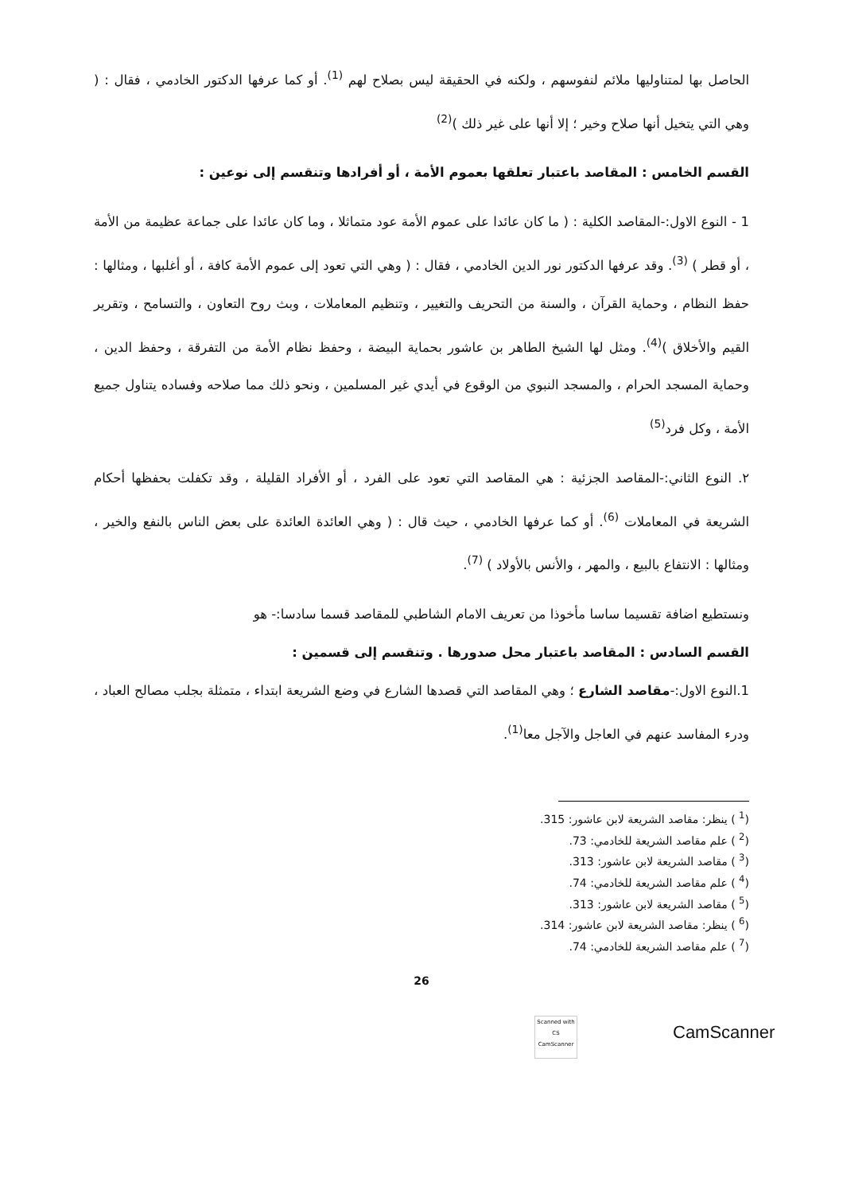الحاصل بها لمتناوليها ملائم لنفوسهم ، ولكنه في الحقيقة ليس بصلاح لهم <sup>(1)</sup>. أو كما عرفها الدكتور الخادمي ، فقال : ( وهي التي يتخيل أنها صلاح وخير ؛ إلا أنها على غير ذلك )<sup>(2)</sup>
القسم الخامس : المقاصد باعتبار تعلقها بعموم الأمة ، أو أفرادها وتنقسم إلى نوعين :
1 - النوع الاول:-المقاصد الكلية : ( ما كان عائدا على عموم الأمة عود متماثلا ، وما كان عائدا على جماعة عظيمة من الأمة ، أو قطر ) <sup>(3)</sup>. وقد عرفها الدكتور نور الدين الخادمي ، فقال : ( وهي التي تعود إلى عموم الأمة كافة ، أو أغلبها ، ومثالها : حفظ النظام ، وحماية القرآن ، والسنة من التحريف والتغيير ، وتنظيم المعاملات ، وبث روح التعاون ، والتسامح ، وتقرير القيم والأخلاق )<sup>(4)</sup>. ومثل لها الشيخ الطاهر بن عاشور بحماية البيضة ، وحفظ نظام الأمة من التفرقة ، وحفظ الدين ، وحماية المسجد الحرام ، والمسجد النبوي من الوقوع في أيدي غير المسلمين ، ونحو ذلك مما صلاحه وفساده يتناول جميع الأمة ، وكل فرد<sup>(5)</sup>
٢. النوع الثاني:-المقاصد الجزئية : هي المقاصد التي تعود على الفرد ، أو الأفراد القليلة ، وقد تكفلت بحفظها أحكام الشريعة في المعاملات <sup>(6)</sup>. أو كما عرفها الخادمي ، حيث قال : ( وهي العائدة العائدة على بعض الناس بالنفع والخير ، ومثالها : الانتفاع بالبيع ، والمهر ، والأنس بالأولاد ) <sup>(7)</sup>.
ونستطيع اضافة تقسيما ساسا مأخوذا من تعريف الامام الشاطبي للمقاصد قسما سادسا:- هو
القسم السادس : المقاصد باعتبار محل صدورها . وتنقسم إلى قسمين :
1.النوع الاول:-مقاصد الشارع ؛ وهي المقاصد التي قصدها الشارع في وضع الشريعة ابتداء ، متمثلة بجلب مصالح العباد ، ودرء المفاسد عنهم في العاجل والآجل معا<sup>(1)</sup>.
(<sup>1</sup> ) ينظر: مقاصد الشريعة لابن عاشور: 315.
(<sup>2</sup> ) علم مقاصد الشريعة للخادمي: 73.
(<sup>3</sup> ) مقاصد الشريعة لابن عاشور: 313.
(<sup>4</sup> ) علم مقاصد الشريعة للخادمي: 74.
(<sup>5</sup> ) مقاصد الشريعة لابن عاشور: 313.
(<sup>6</sup> ) ينظر: مقاصد الشريعة لابن عاشور: 314.
(<sup>7</sup> ) علم مقاصد الشريعة للخادمي: 74.
26
Scanned with
CS CamScanner
CamScanner